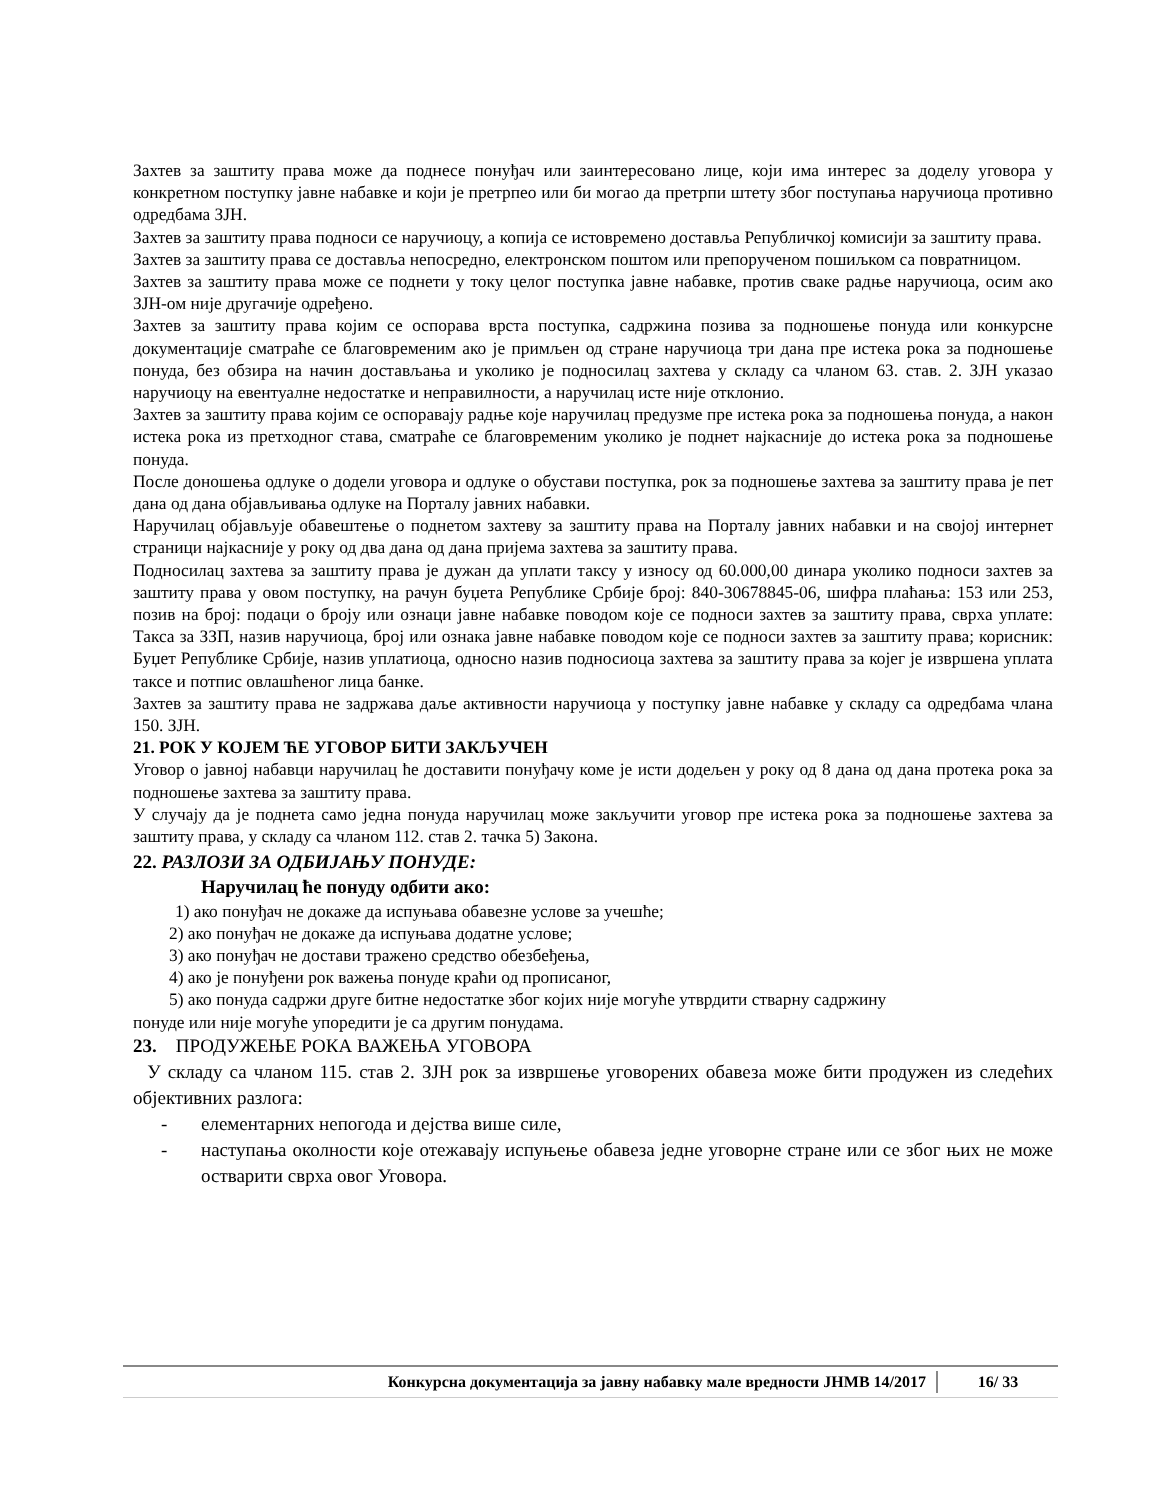Захтев за заштиту права може да поднесе понуђач или заинтересовано лице, који има интерес за доделу уговора у конкретном поступку јавне набавке и који је претрпео или би могао да претрпи штету због поступања наручиоца противно одредбама ЗЈН.
Захтев за заштиту права подноси се наручиоцу, а копија се истовремено доставља Републичкој комисији за заштиту права.
Захтев за заштиту права се доставља непосредно, електронском поштом или препорученом пошиљком са повратницом.
Захтев за заштиту права може се поднети у току целог поступка јавне набавке, против сваке радње наручиоца, осим ако ЗЈН-ом није другачије одређено.
Захтев за заштиту права којим се оспорава врста поступка, садржина позива за подношење понуда или конкурсне документације сматраће се благовременим ако је примљен од стране наручиоца три дана пре истека рока за подношење понуда, без обзира на начин достављања и уколико је подносилац захтева у складу са чланом 63. став. 2. ЗЈН указао наручиоцу на евентуалне недостатке и неправилности, а наручилац исте није отклонио.
Захтев за заштиту права којим се оспоравају радње које наручилац предузме пре истека рока за подношења понуда, а након истека рока из претходног става, сматраће се благовременим уколико је поднет најкасније до истека рока за подношење понуда.
После доношења одлуке о додели уговора и одлуке о обустави поступка, рок за подношење захтева за заштиту права је пет дана од дана објављивања одлуке на Порталу јавних набавки.
Наручилац објављује обавештење о поднетом захтеву за заштиту права на Порталу јавних набавки и на својој интернет страници најкасније у року од два дана од дана пријема захтева за заштиту права.
Подносилац захтева за заштиту права је дужан да уплати таксу у износу од 60.000,00 динара уколико подноси захтев за заштиту права у овом поступку, на рачун буџета Републике Србије број: 840-30678845-06, шифра плаћања: 153 или 253, позив на број: подаци о броју или ознаци јавне набавке поводом које се подноси захтев за заштиту права, сврха уплате: Такса за ЗЗП, назив наручиоца, број или ознака јавне набавке поводом које се подноси захтев за заштиту права; корисник: Буџет Републике Србије, назив уплатиоца, односно назив подносиоца захтева за заштиту права за којег је извршена уплата таксе и потпис овлашћеног лица банке.
Захтев за заштиту права не задржава даље активности наручиоца у поступку јавне набавке у складу са одредбама члана 150. ЗЈН.
21. РОК У КОЈЕМ ЋЕ УГОВОР БИТИ ЗАКЉУЧЕН
Уговор о јавној набавци наручилац ће доставити понуђачу коме је исти додељен у року од 8 дана од дана протека рока за подношење захтева за заштиту права.
У случају да је поднета само једна понуда наручилац може закључити уговор пре истека рока за подношење захтева за заштиту права, у складу са чланом 112. став 2. тачка 5) Закона.
22. РАЗЛОЗИ ЗА ОДБИЈАЊУ ПОНУДЕ:
Наручилац ће понуду одбити ако:
1) ако понуђач не докаже да испуњава обавезне услове за учешће;
2) ако понуђач не докаже да испуњава додатне услове;
3) ако понуђач не достави тражено средство обезбеђења,
4) ако је понуђени рок важења понуде краћи од прописаног,
5) ако понуда садржи друге битне недостатке због којих није могуће утврдити стварну садржину
понуде или није могуће упоредити је са другим понудама.
23. ПРОДУЖЕЊЕ РОКА ВАЖЕЊА УГОВОРА
У складу са чланом 115. став 2. ЗЈН рок за извршење уговорених обавеза може бити продужен из следећих објективних разлога:
- елементарних непогода и дејства више силе,
- наступања околности које отежавају испуњење обавеза једне уговорне стране или се због њих не може остварити сврха овог Уговора.
Конкурсна документација за јавну набавку мале вредности ЈНМВ 14/2017 16/ 33